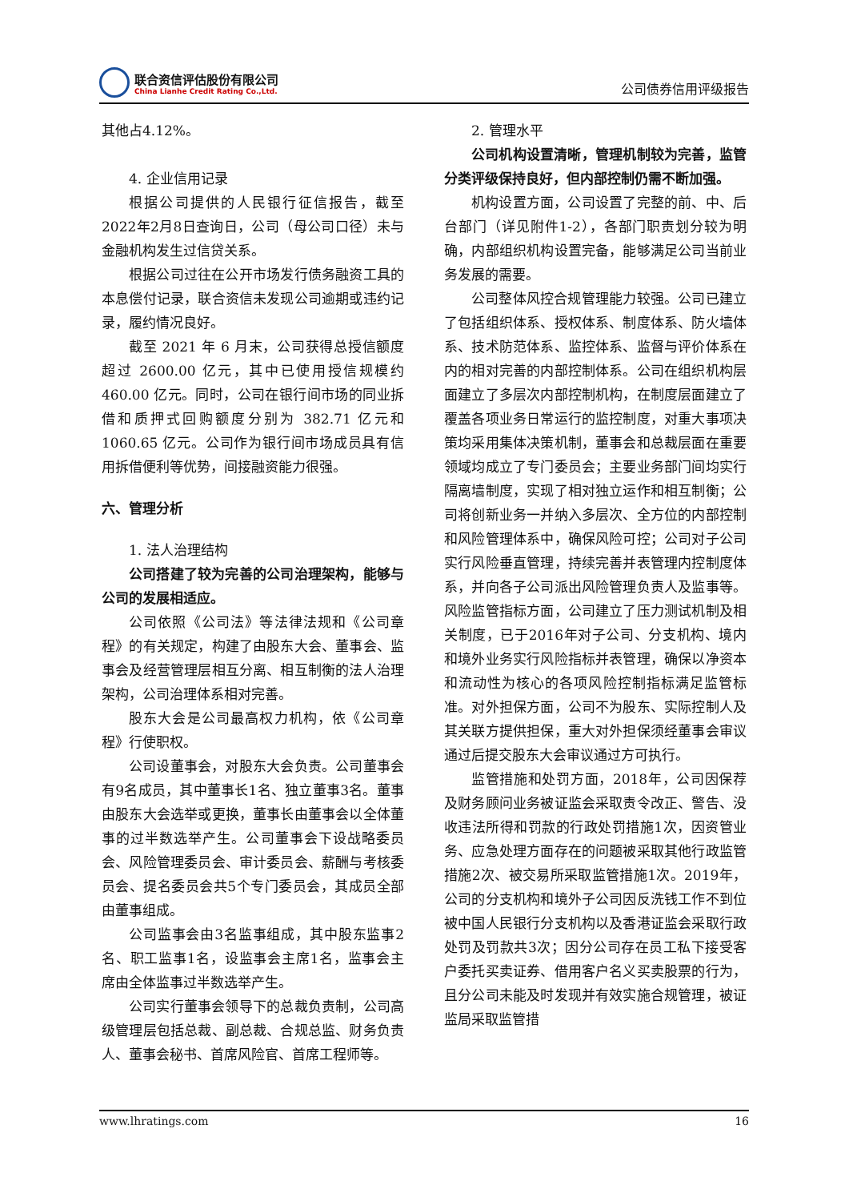联合资信评估股份有限公司
China Lianhe Credit Rating Co.,Ltd.
公司债券信用评级报告
其他占4.12%。
4. 企业信用记录
根据公司提供的人民银行征信报告，截至2022年2月8日查询日，公司（母公司口径）未与金融机构发生过信贷关系。
根据公司过往在公开市场发行债务融资工具的本息偿付记录，联合资信未发现公司逾期或违约记录，履约情况良好。
截至 2021 年 6 月末，公司获得总授信额度超过 2600.00 亿元，其中已使用授信规模约460.00 亿元。同时，公司在银行间市场的同业拆借和质押式回购额度分别为 382.71 亿元和1060.65 亿元。公司作为银行间市场成员具有信用拆借便利等优势，间接融资能力很强。
六、管理分析
1. 法人治理结构
公司搭建了较为完善的公司治理架构，能够与公司的发展相适应。
公司依照《公司法》等法律法规和《公司章程》的有关规定，构建了由股东大会、董事会、监事会及经营管理层相互分离、相互制衡的法人治理架构，公司治理体系相对完善。
股东大会是公司最高权力机构，依《公司章程》行使职权。
公司设董事会，对股东大会负责。公司董事会有9名成员，其中董事长1名、独立董事3名。董事由股东大会选举或更换，董事长由董事会以全体董事的过半数选举产生。公司董事会下设战略委员会、风险管理委员会、审计委员会、薪酬与考核委员会、提名委员会共5个专门委员会，其成员全部由董事组成。
公司监事会由3名监事组成，其中股东监事2名、职工监事1名，设监事会主席1名，监事会主席由全体监事过半数选举产生。
公司实行董事会领导下的总裁负责制，公司高级管理层包括总裁、副总裁、合规总监、财务负责人、董事会秘书、首席风险官、首席工程师等。
2. 管理水平
公司机构设置清晰，管理机制较为完善，监管分类评级保持良好，但内部控制仍需不断加强。
机构设置方面，公司设置了完整的前、中、后台部门（详见附件1-2），各部门职责划分较为明确，内部组织机构设置完备，能够满足公司当前业务发展的需要。
公司整体风控合规管理能力较强。公司已建立了包括组织体系、授权体系、制度体系、防火墙体系、技术防范体系、监控体系、监督与评价体系在内的相对完善的内部控制体系。公司在组织机构层面建立了多层次内部控制机构，在制度层面建立了覆盖各项业务日常运行的监控制度，对重大事项决策均采用集体决策机制，董事会和总裁层面在重要领域均成立了专门委员会；主要业务部门间均实行隔离墙制度，实现了相对独立运作和相互制衡；公司将创新业务一并纳入多层次、全方位的内部控制和风险管理体系中，确保风险可控；公司对子公司实行风险垂直管理，持续完善并表管理内控制度体系，并向各子公司派出风险管理负责人及监事等。风险监管指标方面，公司建立了压力测试机制及相关制度，已于2016年对子公司、分支机构、境内和境外业务实行风险指标并表管理，确保以净资本和流动性为核心的各项风险控制指标满足监管标准。对外担保方面，公司不为股东、实际控制人及其关联方提供担保，重大对外担保须经董事会审议通过后提交股东大会审议通过方可执行。
监管措施和处罚方面，2018年，公司因保荐及财务顾问业务被证监会采取责令改正、警告、没收违法所得和罚款的行政处罚措施1次，因资管业务、应急处理方面存在的问题被采取其他行政监管措施2次、被交易所采取监管措施1次。2019年，公司的分支机构和境外子公司因反洗钱工作不到位被中国人民银行分支机构以及香港证监会采取行政处罚及罚款共3次；因分公司存在员工私下接受客户委托买卖证券、借用客户名义买卖股票的行为，且分公司未能及时发现并有效实施合规管理，被证监局采取监管措
www.lhratings.com 16